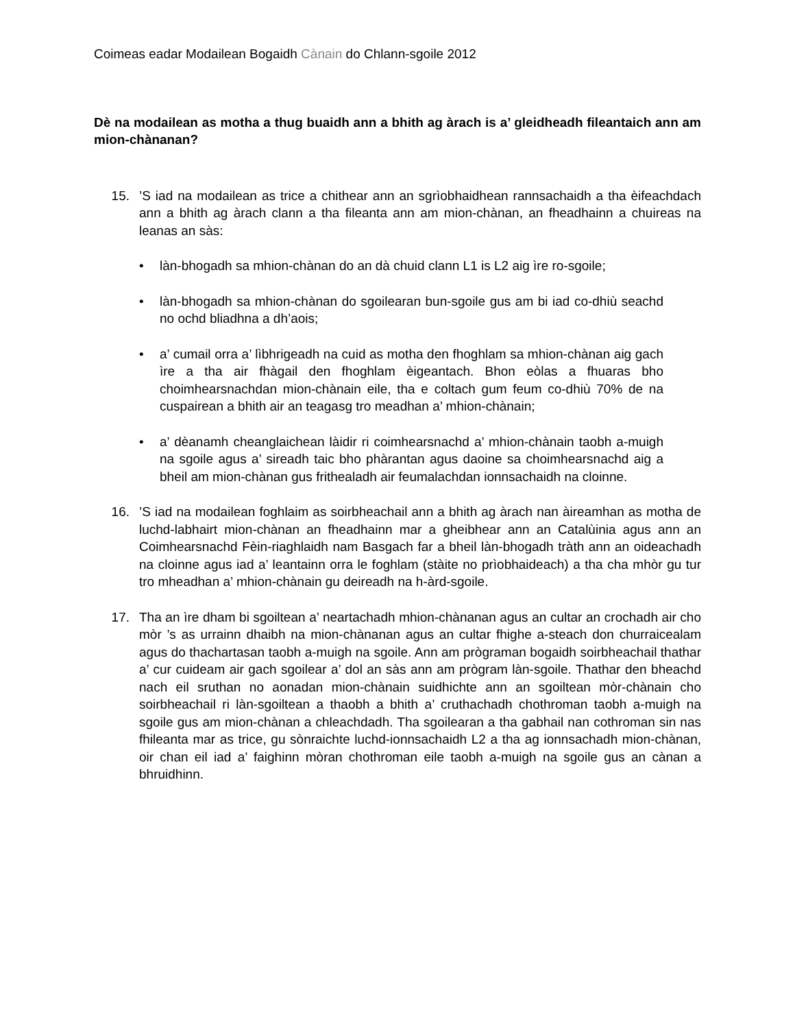Coimeas eadar Modailean Bogaidh Cànain do Chlann-sgoile 2012
Dè na modailean as motha a thug buaidh ann a bhith ag àrach is a’ gleidheadh fileantaich ann am mion-chànanan?
15. ’S iad na modailean as trice a chithear ann an sgrìobhaidhean rannsachaidh a tha èifeachdach ann a bhith ag àrach clann a tha fileanta ann am mion-chànan, an fheadhainn a chuireas na leanas an sàs:
• làn-bhogadh sa mhion-chànan do an dà chuid clann L1 is L2 aig ìre ro-sgoile;
• làn-bhogadh sa mhion-chànan do sgoilearan bun-sgoile gus am bi iad co-dhiù seachd no ochd bliadhna a dh’aois;
• a’ cumail orra a’ lìbhrigeadh na cuid as motha den fhoghlam sa mhion-chànan aig gach ìre a tha air fhàgail den fhoghlam èigeantach. Bhon eòlas a fhuaras bho choimhearsnachdan mion-chànain eile, tha e coltach gum feum co-dhiù 70% de na cuspairean a bhith air an teagasg tro meadhan a’ mhion-chànain;
• a’ dèanamh cheanglaichean làidir ri coimhearsnachd a’ mhion-chànain taobh a-muigh na sgoile agus a’ sireadh taic bho phàrantan agus daoine sa choimhearsnachd aig a bheil am mion-chànan gus frithealadh air feumalachdan ionnsachaidh na cloinne.
16. ’S iad na modailean foghlaim as soirbheachail ann a bhith ag àrach nan àireamhan as motha de luchd-labhairt mion-chànan an fheadhainn mar a gheibhear ann an Catalùinia agus ann an Coimhearsnachd Fèin-riaghlaidh nam Basgach far a bheil làn-bhogadh tràth ann an oideachadh na cloinne agus iad a’ leantainn orra le foghlam (stàite no prìobhaideach) a tha cha mhòr gu tur tro mheadhan a’ mhion-chànain gu deireadh na h-àrd-sgoile.
17. Tha an ìre dham bi sgoiltean a’ neartachadh mhion-chànanan agus an cultar an crochadh air cho mòr ’s as urrainn dhaibh na mion-chànanan agus an cultar fhighe a-steach don churraicealam agus do thachartasan taobh a-muigh na sgoile. Ann am prògraman bogaidh soirbheachail thathar a’ cur cuideam air gach sgoilear a’ dol an sàs ann am prògram làn-sgoile. Thathar den bheachd nach eil sruthan no aonadan mion-chànain suidhichte ann an sgoiltean mòr-chànain cho soirbheachail ri làn-sgoiltean a thaobh a bhith a’ cruthachadh chothroman taobh a-muigh na sgoile gus am mion-chànan a chleachdadh. Tha sgoilearan a tha gabhail nan cothroman sin nas fhileanta mar as trice, gu sònraichte luchd-ionnsachaidh L2 a tha ag ionnsachadh mion-chànan, oir chan eil iad a’ faighinn mòran chothroman eile taobh a-muigh na sgoile gus an cànan a bhruidhinn.